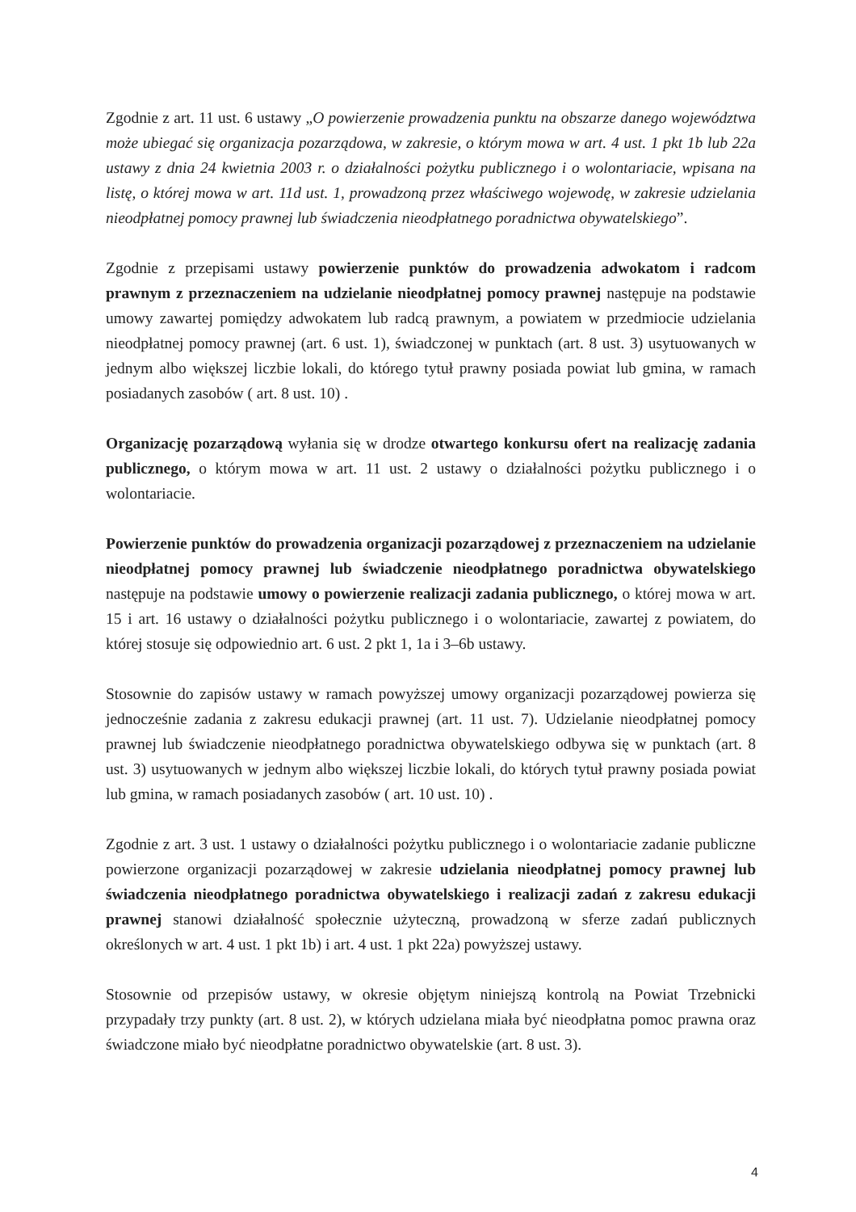Zgodnie z art. 11 ust. 6 ustawy „O powierzenie prowadzenia punktu na obszarze danego województwa może ubiegać się organizacja pozarządowa, w zakresie, o którym mowa w art. 4 ust. 1 pkt 1b lub 22a ustawy z dnia 24 kwietnia 2003 r. o działalności pożytku publicznego i o wolontariacie, wpisana na listę, o której mowa w art. 11d ust. 1, prowadzoną przez właściwego wojewodę, w zakresie udzielania nieodpłatnej pomocy prawnej lub świadczenia nieodpłatnego poradnictwa obywatelskiego”.
Zgodnie z przepisami ustawy powierzenie punktów do prowadzenia adwokatom i radcom prawnym z przeznaczeniem na udzielanie nieodpłatnej pomocy prawnej następuje na podstawie umowy zawartej pomiędzy adwokatem lub radcą prawnym, a powiatem w przedmiocie udzielania nieodpłatnej pomocy prawnej (art. 6 ust. 1), świadczonej w punktach (art. 8 ust. 3) usytuowanych w jednym albo większej liczbie lokali, do którego tytuł prawny posiada powiat lub gmina, w ramach posiadanych zasobów ( art. 8 ust. 10) .
Organizację pozarządową wyłania się w drodze otwartego konkursu ofert na realizację zadania publicznego, o którym mowa w art. 11 ust. 2 ustawy o działalności pożytku publicznego i o wolontariacie.
Powierzenie punktów do prowadzenia organizacji pozarządowej z przeznaczeniem na udzielanie nieodpłatnej pomocy prawnej lub świadczenie nieodpłatnego poradnictwa obywatelskiego następuje na podstawie umowy o powierzenie realizacji zadania publicznego, o której mowa w art. 15 i art. 16 ustawy o działalności pożytku publicznego i o wolontariacie, zawartej z powiatem, do której stosuje się odpowiednio art. 6 ust. 2 pkt 1, 1a i 3–6b ustawy.
Stosownie do zapisów ustawy w ramach powyższej umowy organizacji pozarządowej powierza się jednocześnie zadania z zakresu edukacji prawnej (art. 11 ust. 7). Udzielanie nieodpłatnej pomocy prawnej lub świadczenie nieodpłatnego poradnictwa obywatelskiego odbywa się w punktach (art. 8 ust. 3) usytuowanych w jednym albo większej liczbie lokali, do których tytuł prawny posiada powiat lub gmina, w ramach posiadanych zasobów ( art. 10 ust. 10) .
Zgodnie z art. 3 ust. 1 ustawy o działalności pożytku publicznego i o wolontariacie zadanie publiczne powierzone organizacji pozarządowej w zakresie udzielania nieodpłatnej pomocy prawnej lub świadczenia nieodpłatnego poradnictwa obywatelskiego i realizacji zadań z zakresu edukacji prawnej stanowi działalność społecznie użyteczną, prowadzoną w sferze zadań publicznych określonych w art. 4 ust. 1 pkt 1b) i art. 4 ust. 1 pkt 22a) powyższej ustawy.
Stosownie od przepisów ustawy, w okresie objętym niniejszą kontrolą na Powiat Trzebnicki przypadały trzy punkty (art. 8 ust. 2), w których udzielana miała być nieodpłatna pomoc prawna oraz świadczone miało być nieodpłatne poradnictwo obywatelskie (art. 8 ust. 3).
4